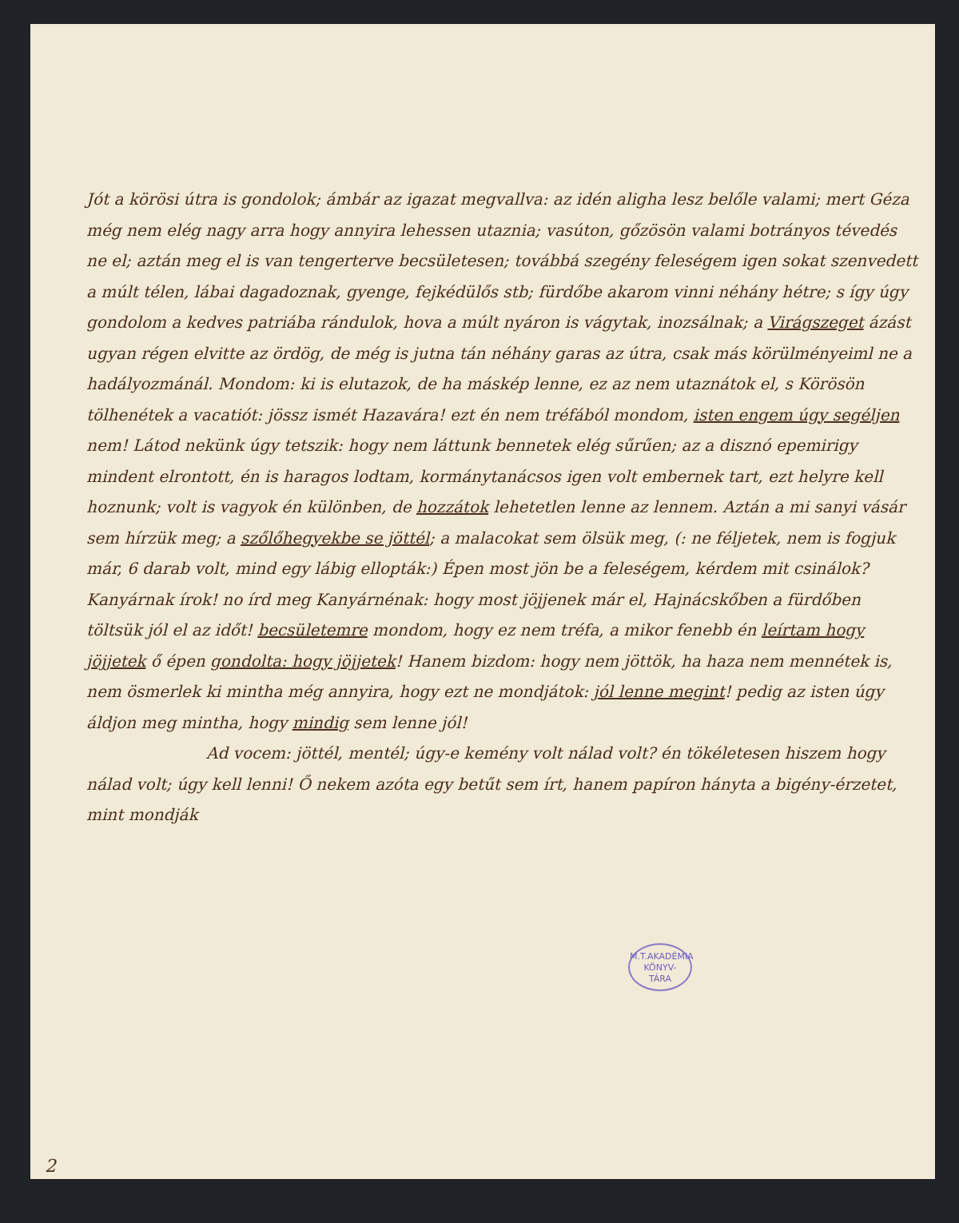Jót a körösi útra is gondolok; ámbár az igazat megvallva: az idén aligha lesz belőle valami; mert Géza még nem elég nagy arra hogy annyira lehessen utaznia; vasúton, gőzösön valami botrányos tévedés ne el; aztán meg el is van tengerterve becsületesen; továbbá szegény feleségem igen sokat szenvedett a múlt télen, lábai dagadoznak, gyenge, fejkédülős stb; fürdőbe akarom vinni néhány hétre; s így úgy gondolom a kedves patriába rándulok, hova a múlt nyáron is vágytak, inozsálnak; a Virágszeget ázást ugyan régen elvitte az ördög, de még is jutna tán néhány garas az útra, csak más körülményeiml ne a hadályozmánál. Mondom: ki is elutazok, de ha máskép lenne, ez az nem utaznátok el, s Körösön tölhenétek a vacatiót: jössz ismét Hazavára! ezt én nem tréfából mondom, isten engem úgy segéljen nem! Látod nekünk úgy tetszik: hogy nem láttunk bennetek elég sűrűen; az a disznó epemirigy mindent elrontott, én is haragos lodtam, kormánytanácsos igen volt embernek tart, ezt helyre kell hoznunk; volt is vagyok én különben, de hozzátok lehetetlen lenne az lennem. Aztán a mi sanyi vásár sem hírzük meg; a szőlőhegyekbe se jöttél; a malacokat sem ölsük meg, (: ne féljetek, nem is fogjuk már, 6 darab volt, mind egy lábig ellopták:) Épen most jön be a feleségem, kérdem mit csinálok? Kanyárnak írok! no írd meg Kanyárnénak: hogy most jöjjenek már el, Hajnácskőben a fürdőben töltsük jól el az időt! becsületemre mondom, hogy ez nem tréfa, a mikor fenebb én leírtam hogy jöjjetek ő épen gondolta: hogy jöjjetek! Hanem bizdom: hogy nem jöttök, ha haza nem mennétek is, nem ösmerlek ki mintha még annyira, hogy ezt ne mondjátok: jól lenne megint! pedig az isten úgy áldjon meg mintha, hogy mindig sem lenne jól!
Ad vocem: jöttél, mentél; úgy-e kemény volt nálad volt? én tökéletesen hiszem hogy nálad volt; úgy kell lenni! Ő nekem azóta egy betűt sem írt, hanem papíron hányta a bigény-érzetet, mint mondják
M.T.AKADÉMIA
KÖNYV-
TÁRA
2